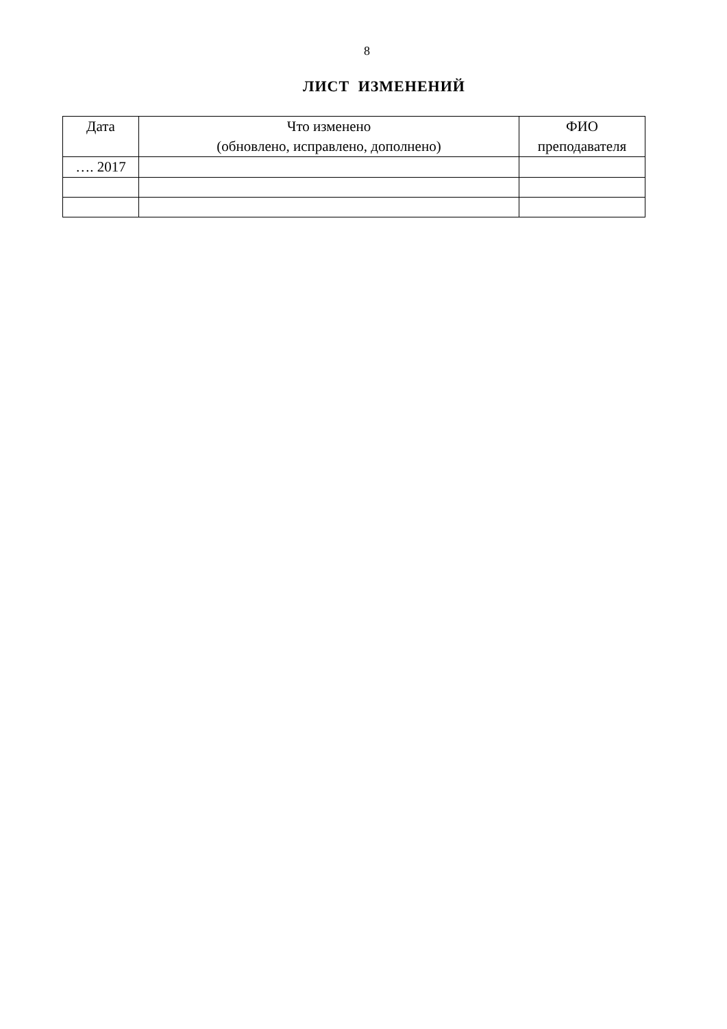8
ЛИСТ ИЗМЕНЕНИЙ
| Дата | Что изменено (обновлено, исправлено, дополнено) | ФИО преподавателя |
| --- | --- | --- |
| …. 2017 | | |